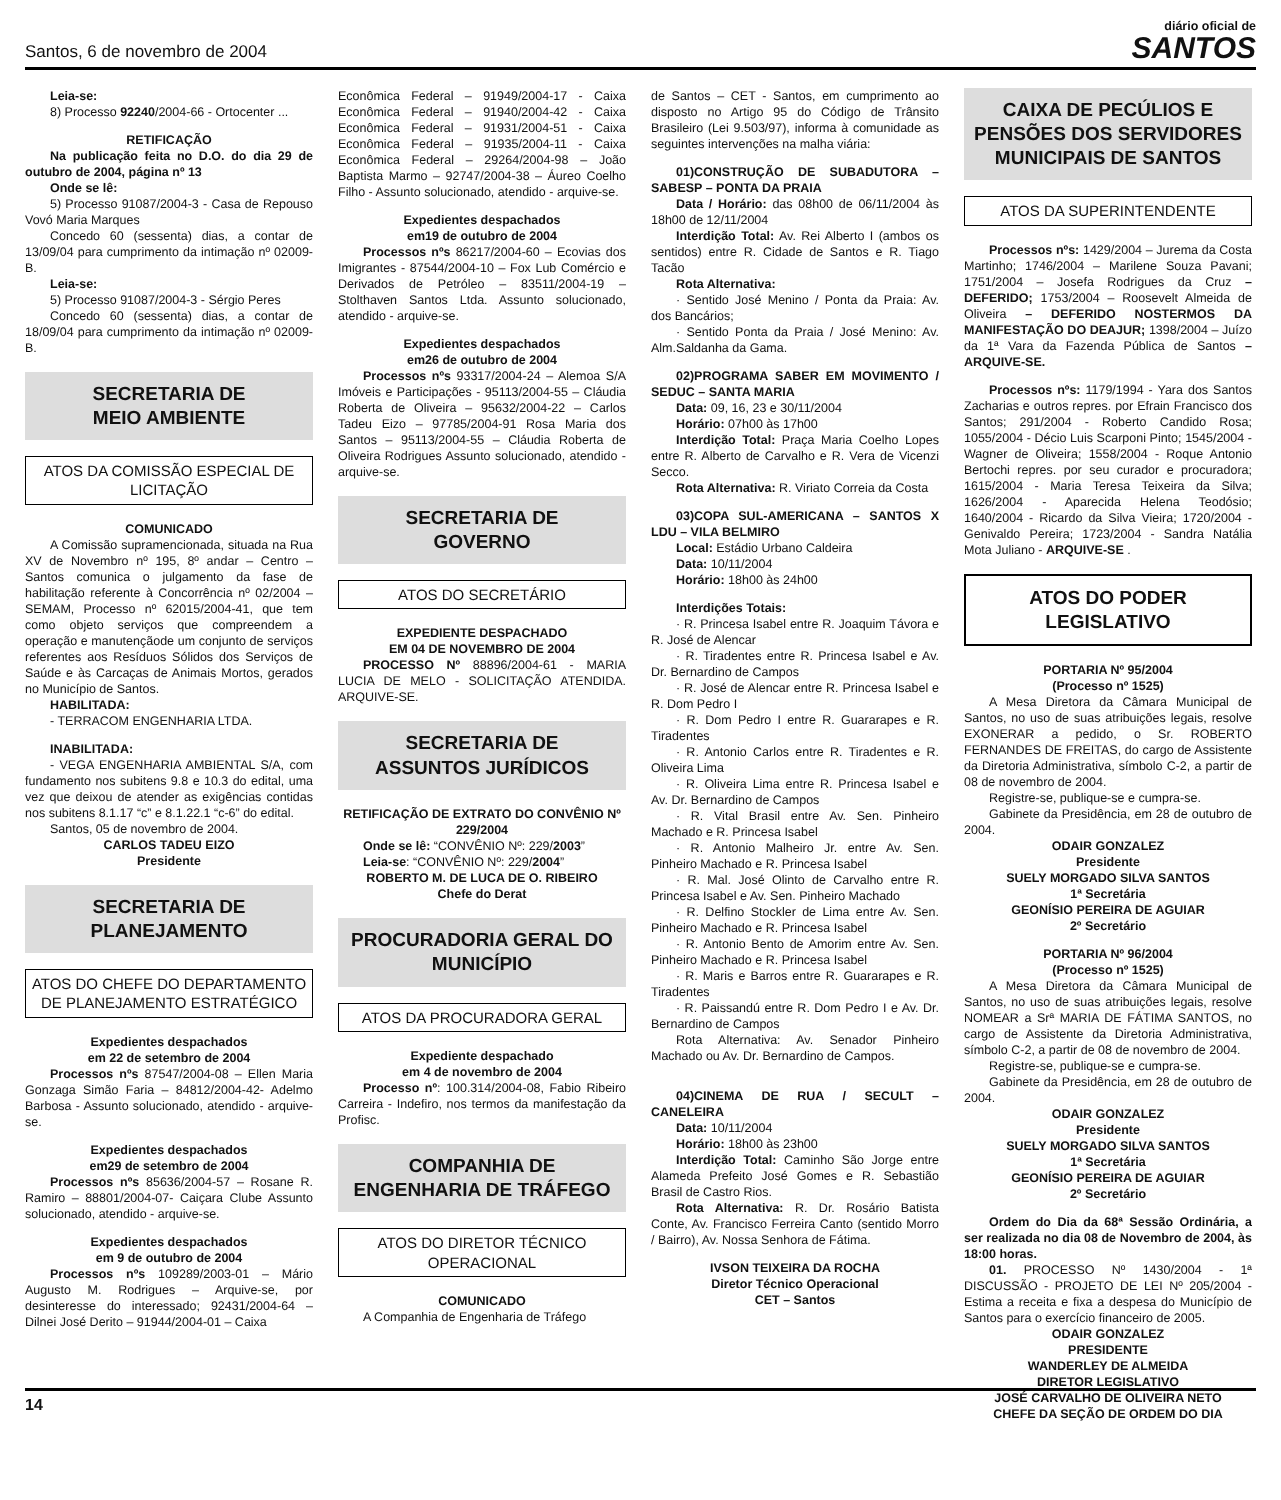Santos, 6 de novembro de 2004
diário oficial de
SANTOS
Leia-se:
8) Processo 92240/2004-66 - Ortocenter ...
RETIFICAÇÃO
Na publicação feita no D.O. do dia 29 de outubro de 2004, página nº 13
Onde se lê:
5) Processo 91087/2004-3 - Casa de Repouso Vovó Maria Marques
Concedo 60 (sessenta) dias, a contar de 13/09/04 para cumprimento da intimação nº 02009-B.
Leia-se:
5) Processo 91087/2004-3 - Sérgio Peres
Concedo 60 (sessenta) dias, a contar de 18/09/04 para cumprimento da intimação nº 02009-B.
SECRETARIA DE
MEIO AMBIENTE
ATOS DA COMISSÃO ESPECIAL DE LICITAÇÃO
COMUNICADO
A Comissão supramencionada, situada na Rua XV de Novembro nº 195, 8º andar – Centro – Santos comunica o julgamento da fase de habilitação referente à Concorrência nº 02/2004 – SEMAM, Processo nº 62015/2004-41, que tem como objeto serviços que compreendem a operação e manutençãode um conjunto de serviços referentes aos Resíduos Sólidos dos Serviços de Saúde e às Carcaças de Animais Mortos, gerados no Município de Santos.
HABILITADA:
- TERRACOM ENGENHARIA LTDA.
INABILITADA:
- VEGA ENGENHARIA AMBIENTAL S/A, com fundamento nos subitens 9.8 e 10.3 do edital, uma vez que deixou de atender as exigências contidas nos subitens 8.1.17 “c” e 8.1.22.1 “c-6” do edital.
Santos, 05 de novembro de 2004.
CARLOS TADEU EIZO
Presidente
SECRETARIA DE
PLANEJAMENTO
ATOS DO CHEFE DO DEPARTAMENTO DE PLANEJAMENTO ESTRATÉGICO
Expedientes despachados
em 22 de setembro de 2004
Processos nºs 87547/2004-08 – Ellen Maria Gonzaga Simão Faria – 84812/2004-42- Adelmo Barbosa - Assunto solucionado, atendido - arquive-se.
Expedientes despachados
em29 de setembro de 2004
Processos nºs 85636/2004-57 – Rosane R. Ramiro – 88801/2004-07- Caiçara Clube Assunto solucionado, atendido - arquive-se.
Expedientes despachados
em 9 de outubro de 2004
Processos nºs 109289/2003-01 – Mário Augusto M. Rodrigues – Arquive-se, por desinteresse do interessado; 92431/2004-64 – Dilnei José Derito – 91944/2004-01 – Caixa
Econômica Federal – 91949/2004-17 - Caixa Econômica Federal – 91940/2004-42 - Caixa Econômica Federal – 91931/2004-51 - Caixa Econômica Federal – 91935/2004-11 - Caixa Econômica Federal – 29264/2004-98 – João Baptista Marmo – 92747/2004-38 – Áureo Coelho Filho - Assunto solucionado, atendido - arquive-se.
Expedientes despachados
em19 de outubro de 2004
Processos nºs 86217/2004-60 – Ecovias dos Imigrantes - 87544/2004-10 – Fox Lub Comércio e Derivados de Petróleo – 83511/2004-19 – Stolthaven Santos Ltda. Assunto solucionado, atendido - arquive-se.
Expedientes despachados
em26 de outubro de 2004
Processos nºs 93317/2004-24 – Alemoa S/A Imóveis e Participações - 95113/2004-55 – Cláudia Roberta de Oliveira – 95632/2004-22 – Carlos Tadeu Eizo – 97785/2004-91 Rosa Maria dos Santos – 95113/2004-55 – Cláudia Roberta de Oliveira Rodrigues Assunto solucionado, atendido - arquive-se.
SECRETARIA DE
GOVERNO
ATOS DO SECRETÁRIO
EXPEDIENTE DESPACHADO
EM 04 DE NOVEMBRO DE 2004
PROCESSO Nº 88896/2004-61 - MARIA LUCIA DE MELO - SOLICITAÇÃO ATENDIDA. ARQUIVE-SE.
SECRETARIA DE
ASSUNTOS JURÍDICOS
RETIFICAÇÃO DE EXTRATO DO CONVÊNIO Nº 229/2004
Onde se lê: “CONVÊNIO Nº: 229/2003”
Leia-se: “CONVÊNIO Nº: 229/2004”
ROBERTO M. DE LUCA DE O. RIBEIRO
Chefe do Derat
PROCURADORIA GERAL DO MUNICÍPIO
ATOS DA PROCURADORA GERAL
Expediente despachado
em 4 de novembro de 2004
Processo nº: 100.314/2004-08, Fabio Ribeiro Carreira - Indefiro, nos termos da manifestação da Profisc.
COMPANHIA DE ENGENHARIA DE TRÁFEGO
ATOS DO DIRETOR TÉCNICO OPERACIONAL
COMUNICADO
A Companhia de Engenharia de Tráfego
de Santos – CET - Santos, em cumprimento ao disposto no Artigo 95 do Código de Trânsito Brasileiro (Lei 9.503/97), informa à comunidade as seguintes intervenções na malha viária:
01)CONSTRUÇÃO DE SUBADUTORA – SABESP – PONTA DA PRAIA
Data / Horário: das 08h00 de 06/11/2004 às 18h00 de 12/11/2004
Interdição Total: Av. Rei Alberto I (ambos os sentidos) entre R. Cidade de Santos e R. Tiago Tacão
Rota Alternativa:
· Sentido José Menino / Ponta da Praia: Av. dos Bancários;
· Sentido Ponta da Praia / José Menino: Av. Alm.Saldanha da Gama.
02)PROGRAMA SABER EM MOVIMENTO / SEDUC – SANTA MARIA
Data: 09, 16, 23 e 30/11/2004
Horário: 07h00 às 17h00
Interdição Total: Praça Maria Coelho Lopes entre R. Alberto de Carvalho e R. Vera de Vicenzi Secco.
Rota Alternativa: R. Viriato Correia da Costa
03)COPA SUL-AMERICANA – SANTOS X LDU – VILA BELMIRO
Local: Estádio Urbano Caldeira
Data: 10/11/2004
Horário: 18h00 às 24h00
Interdições Totais:
· R. Princesa Isabel entre R. Joaquim Távora e R. José de Alencar
· R. Tiradentes entre R. Princesa Isabel e Av. Dr. Bernardino de Campos
· R. José de Alencar entre R. Princesa Isabel e R. Dom Pedro I
· R. Dom Pedro I entre R. Guararapes e R. Tiradentes
· R. Antonio Carlos entre R. Tiradentes e R. Oliveira Lima
· R. Oliveira Lima entre R. Princesa Isabel e Av. Dr. Bernardino de Campos
· R. Vital Brasil entre Av. Sen. Pinheiro Machado e R. Princesa Isabel
· R. Antonio Malheiro Jr. entre Av. Sen. Pinheiro Machado e R. Princesa Isabel
· R. Mal. José Olinto de Carvalho entre R. Princesa Isabel e Av. Sen. Pinheiro Machado
· R. Delfino Stockler de Lima entre Av. Sen. Pinheiro Machado e R. Princesa Isabel
· R. Antonio Bento de Amorim entre Av. Sen. Pinheiro Machado e R. Princesa Isabel
· R. Maris e Barros entre R. Guararapes e R. Tiradentes
· R. Paissandú entre R. Dom Pedro I e Av. Dr. Bernardino de Campos
Rota Alternativa: Av. Senador Pinheiro Machado ou Av. Dr. Bernardino de Campos.
04)CINEMA DE RUA / SECULT – CANELEIRA
Data: 10/11/2004
Horário: 18h00 às 23h00
Interdição Total: Caminho São Jorge entre Alameda Prefeito José Gomes e R. Sebastião Brasil de Castro Rios.
Rota Alternativa: R. Dr. Rosário Batista Conte, Av. Francisco Ferreira Canto (sentido Morro / Bairro), Av. Nossa Senhora de Fátima.
IVSON TEIXEIRA DA ROCHA
Diretor Técnico Operacional
CET – Santos
CAIXA DE PECÚLIOS E PENSÕES DOS SERVIDORES MUNICIPAIS DE SANTOS
ATOS DA SUPERINTENDENTE
Processos nºs: 1429/2004 – Jurema da Costa Martinho; 1746/2004 – Marilene Souza Pavani; 1751/2004 – Josefa Rodrigues da Cruz – DEFERIDO; 1753/2004 – Roosevelt Almeida de Oliveira – DEFERIDO NOSTERMOS DA MANIFESTAÇÃO DO DEAJUR; 1398/2004 – Juízo da 1ª Vara da Fazenda Pública de Santos – ARQUIVE-SE.
Processos nºs: 1179/1994 - Yara dos Santos Zacharias e outros repres. por Efrain Francisco dos Santos; 291/2004 - Roberto Candido Rosa; 1055/2004 - Décio Luis Scarponi Pinto; 1545/2004 - Wagner de Oliveira; 1558/2004 - Roque Antonio Bertochi repres. por seu curador e procuradora; 1615/2004 - Maria Teresa Teixeira da Silva; 1626/2004 - Aparecida Helena Teodósio; 1640/2004 - Ricardo da Silva Vieira; 1720/2004 - Genivaldo Pereira; 1723/2004 - Sandra Natália Mota Juliano - ARQUIVE-SE .
ATOS DO PODER
LEGISLATIVO
PORTARIA Nº 95/2004
(Processo nº 1525)
A Mesa Diretora da Câmara Municipal de Santos, no uso de suas atribuições legais, resolve EXONERAR a pedido, o Sr. ROBERTO FERNANDES DE FREITAS, do cargo de Assistente da Diretoria Administrativa, símbolo C-2, a partir de 08 de novembro de 2004.
Registre-se, publique-se e cumpra-se.
Gabinete da Presidência, em 28 de outubro de 2004.
ODAIR GONZALEZ
Presidente
SUELY MORGADO SILVA SANTOS
1ª Secretária
GEONÍSIO PEREIRA DE AGUIAR
2º Secretário
PORTARIA Nº 96/2004
(Processo nº 1525)
A Mesa Diretora da Câmara Municipal de Santos, no uso de suas atribuições legais, resolve NOMEAR a Srª MARIA DE FÁTIMA SANTOS, no cargo de Assistente da Diretoria Administrativa, símbolo C-2, a partir de 08 de novembro de 2004.
Registre-se, publique-se e cumpra-se.
Gabinete da Presidência, em 28 de outubro de 2004.
ODAIR GONZALEZ
Presidente
SUELY MORGADO SILVA SANTOS
1ª Secretária
GEONÍSIO PEREIRA DE AGUIAR
2º Secretário
Ordem do Dia da 68ª Sessão Ordinária, a ser realizada no dia 08 de Novembro de 2004, às 18:00 horas.
01. PROCESSO Nº 1430/2004 - 1ª DISCUSSÃO - PROJETO DE LEI Nº 205/2004 - Estima a receita e fixa a despesa do Município de Santos para o exercício financeiro de 2005.
ODAIR GONZALEZ
PRESIDENTE
WANDERLEY DE ALMEIDA
DIRETOR LEGISLATIVO
JOSÉ CARVALHO DE OLIVEIRA NETO
CHEFE DA SEÇÃO DE ORDEM DO DIA
14